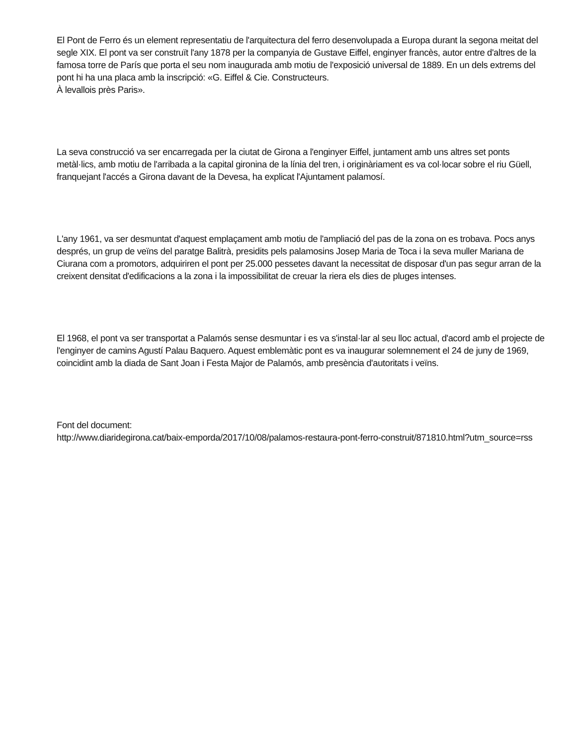El Pont de Ferro és un element representatiu de l'arquitectura del ferro desenvolupada a Europa durant la segona meitat del segle XIX. El pont va ser construït l'any 1878 per la companyia de Gustave Eiffel, enginyer francès, autor entre d'altres de la famosa torre de París que porta el seu nom inaugurada amb motiu de l'exposició universal de 1889. En un dels extrems del pont hi ha una placa amb la inscripció: «G. Eiffel & Cie. Constructeurs.
À levallois près Paris».
La seva construcció va ser encarregada per la ciutat de Girona a l'enginyer Eiffel, juntament amb uns altres set ponts metàl·lics, amb motiu de l'arribada a la capital gironina de la línia del tren, i originàriament es va col·locar sobre el riu Güell, franquejant l'accés a Girona davant de la Devesa, ha explicat l'Ajuntament palamosí.
L'any 1961, va ser desmuntat d'aquest emplaçament amb motiu de l'ampliació del pas de la zona on es trobava. Pocs anys després, un grup de veïns del paratge Balitrà, presidits pels palamosins Josep Maria de Toca i la seva muller Mariana de Ciurana com a promotors, adquiriren el pont per 25.000 pessetes davant la necessitat de disposar d'un pas segur arran de la creixent densitat d'edificacions a la zona i la impossibilitat de creuar la riera els dies de pluges intenses.
El 1968, el pont va ser transportat a Palamós sense desmuntar i es va s'instal·lar al seu lloc actual, d'acord amb el projecte de l'enginyer de camins Agustí Palau Baquero. Aquest emblemàtic pont es va inaugurar solemnement el 24 de juny de 1969, coincidint amb la diada de Sant Joan i Festa Major de Palamós, amb presència d'autoritats i veïns.
Font del document:
http://www.diaridegirona.cat/baix-emporda/2017/10/08/palamos-restaura-pont-ferro-construit/871810.html?utm_source=rss